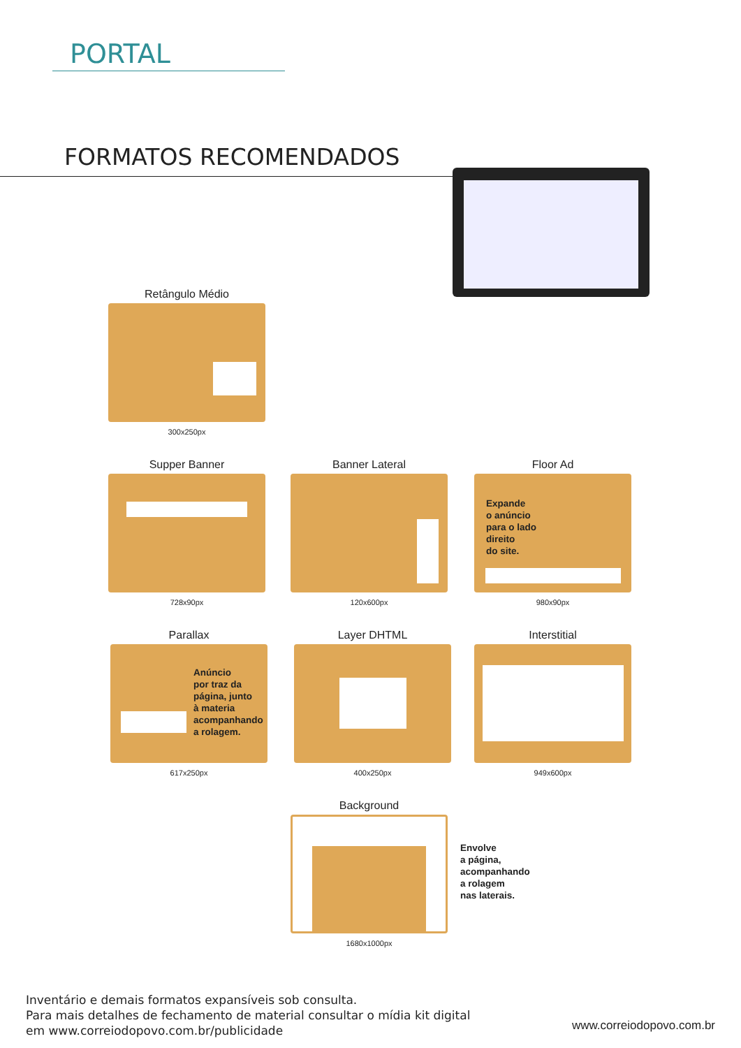PORTAL
FORMATOS RECOMENDADOS
Retângulo Médio
300x250px
Supper Banner
728x90px
Banner Lateral
120x600px
Floor Ad
Expande
o anúncio
para o lado
direito
do site.
980x90px
Parallax
Anúncio
por traz da
página, junto
à materia
acompanhando
a rolagem.
617x250px
Layer DHTML
400x250px
Interstitial
949x600px
Background
1680x1000px
Envolve
a página,
acompanhando
a rolagem
nas laterais.
Inventário e demais formatos expansíveis sob consulta.
Para mais detalhes de fechamento de material consultar o mídia kit digital
em www.correiodopovo.com.br/publicidade
www.correiodopovo.com.br